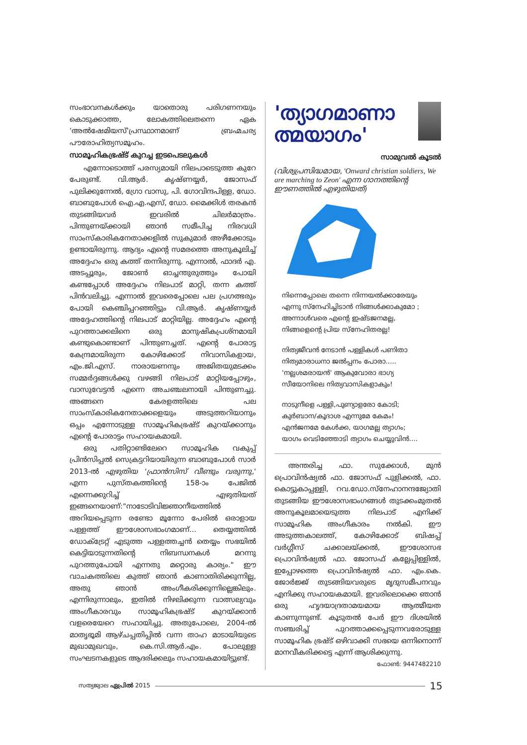സംഭാവനകൾക്കും യാതൊരു പരിഗണനയും കൊടുക്കാത്ത, ലോകത്തിലെതന്നെ ഏക 'അൽഷേമിയസ്'പ്രസ്ഥാനമാണ് ബ്രഹ്മചര്യ പൗരോഹിത്യസമൂഹം.
സാമൂഹികഭ്രഷ്ട് കുറച്ച ഇടപെടലുകൾ
എന്നോടൊത്ത് പരസ്യമായി നിലപാടെടുത്ത കുറേ പേരുണ്ട്. വി.ആർ. കൃഷ്ണയ്യർ, ജോസഫ് പുലിക്കുന്നേൽ, ഗ്രോ വാസു, പി. ഗോവിന്ദപിള്ള, ഡോ. ബാബുപോൾ ഐ.എ.എസ്, ഡോ. മൈക്കിൾ തരകൻ തുടങ്ങിയവർ ഇവരിൽ ചിലർമാത്രം. പിന്തുണയ്ക്കായി ഞാൻ സമീപിച്ച നിരവധി സാംസ്കാരികനേതാക്കളിൽ സുകുമാർ അഴീക്കോടും ഉണ്ടായിരുന്നു. ആദ്യം എന്റെ സമരത്തെ അനുകൂലിച്ച് അദ്ദേഹം ഒരു കത്ത് തന്നിരുന്നു. എന്നാൽ, ഫാദർ എ. അടപ്പൂരും, ജോൺ ഓച്ചന്തുരുത്തും പോയി കണ്ടപ്പോൾ അദ്ദേഹം നിലപാട് മാറ്റി, തന്ന കത്ത് പിൻവലിച്ചു. എന്നാൽ ഇവരെപ്പോലെ പല പ്രഗത്ഭരും പോയി കെഞ്ചിപ്പറഞ്ഞിട്ടും വി.ആർ. കൃഷ്ണയ്യർ അദ്ദേഹത്തിന്റെ നിലപാട് മാറ്റിയില്ല. അദ്ദേഹം എന്റെ പുറത്താക്കലിനെ ഒരു മാനുഷികപ്രശ്നമായി കണ്ടുകൊണ്ടാണ് പിന്തുണച്ചത്. എന്റെ പോരാട്ട കേന്ദ്രമായിരുന്ന കോഴിക്കോട് നിവാസികളായ, എം.ജി.എസ്. നാരായണനും അജിതയുമടക്കം സമ്മർദ്ദങ്ങൾക്കു വഴങ്ങി നിലപാട് മാറ്റിയപ്പോഴും, വാസുവേട്ടൻ എന്നെ അചഞ്ചലനായി പിന്തുണച്ചു. അങ്ങനെ കേരളത്തിലെ പല സാംസ്കാരികനേതാക്കളെയും അടുത്തറിയാനും ഒപ്പം എന്നോടുള്ള സാമൂഹികഭ്രഷ്ട് കുറയ്ക്കാനും എന്റെ പോരാട്ടം സഹായകമായി.
ഒരു പതിറ്റാണ്ടിലേറെ സാമൂഹിക വകുപ്പ് പ്രിൻസിപ്പൽ സെക്രട്ടറിയായിരുന്ന ബാബുപോൾ സാർ 2013-ൽ എഴുതിയ 'ഫ്രാൻസിസ് വീണ്ടും വരുന്നു,' എന്ന പുസ്തകത്തിന്റെ 158-ാം പേജിൽ എന്നെക്കുറിച്ച് എഴുതിയത് ഇങ്ങനെയാണ്:"നാടോടിവിജ്ഞാനീയത്തിൽ അറിയപ്പെടുന്ന രണ്ടോ മൂന്നോ പേരിൽ ഒരാളായ പള്ളത്ത് ഈശോസഭാംഗമാണ്... തെയ്യത്തിൽ ഡോക്ട്രേറ്റ് എടുത്ത പള്ളത്തച്ചൻ തെയ്യം സഭയിൽ കെട്ടിയാടുന്നതിന്റെ നിബന്ധനകൾ മറന്നു പുറത്തുപോയി എന്നതു മറ്റൊരു കാര്യം." ഈ വാചകത്തിലെ കുത്ത് ഞാൻ കാണാതിരിക്കുന്നില്ല, അതു ഞാൻ അംഗീകരിക്കുന്നില്ലെങ്കിലും. എന്നിരുന്നാലും, ഇതിൽ നിഴലിക്കുന്ന വാത്സല്യവും അംഗീകാരവും സാമൂഹികഭ്രഷ്ട് കുറയ്ക്കാൻ വളരെയേറെ സഹായിച്ചു. അതുപോലെ, 2004-ൽ മാതൃഭൂമി ആഴ്ചപ്പതിപ്പിൽ വന്ന താഹ മാടായിയുടെ മുഖാമുഖവും, കെ.സി.ആർ.എം. പോലുള്ള സംഘടനകളുടെ ആദരിക്കലും സഹായകമായിട്ടുണ്ട്.
'ത്യാഗമാണാ ത്മയാഗം'
സാമുവൽ കൂടൽ
(വിശ്വപ്രസിദ്ധമായ, 'Onward christian soldiers, We are marching to Zeon' എന്ന ഗാനത്തിന്റെ ഈണത്തിൽ എഴുതിയത്)
നിന്നെപ്പോലെ തന്നെ നിന്നയൽക്കാരേയും
എന്നു സ്നേഹിച്ചിടാൻ നിങ്ങൾക്കാകുമോ ;
അന്നാൾവരെ എന്റെ ഇഷ്ടജനമല്ല,
നിങ്ങളെന്റെ പ്രിയ സ്നേഹിതരല്ല!
നിത്യജീവൻ നേടാൻ പള്ളികൾ പണിതാ
നിത്യമാരാധനാ ജൽപ്പനം പോരാ.....
'നല്ലശമരായൻ' ആകുവോരാ ഭാഗ്യ
സീയോനിലെ നിത്യവാസികളാകും!
നാടുനീളെ പള്ളി,പുണ്യാളരോ കോടി;
കുർബാന/കൂദാശ എന്നുമേ കേമം!
എൻജനമേ കേൾക്ക, യാഗമല്ല ത്യാഗം;
യാഗം വെടിഞ്ഞോടി ത്യാഗം ചെയ്യുവിൻ....
അന്തരിച്ച ഫാ. സുക്കോൾ, മുൻ പ്രൊവിൻഷ്യൽ ഫാ. ജോസഫ് പുളിക്കൽ, ഫാ. കൊട്ടുകാപ്പള്ളി, റവ.ഡോ.സ്നേഹാനന്ദജ്യോതി തുടങ്ങിയ ഈശോസഭാംഗങ്ങൾ തുടക്കംമുതൽ അനുകൂലമായെടുത്ത നിലപാട് എനിക്ക് സാമൂഹിക അംഗീകാരം നൽകി. ഈ അടുത്തകാലത്ത്, കോഴിക്കോട് ബിഷപ്പ് വർഗ്ഗീസ് ചക്കാലയ്ക്കൽ, ഈശോസഭ പ്രൊവിൻഷ്യൽ ഫാ. ജോസഫ് കല്ലേപ്പിള്ളിൽ, ഇപ്പോഴത്തെ പ്രൊവിൻഷ്യൽ ഫാ. എം.കെ. ജോർജ്ജ് തുടങ്ങിയവരുടെ മൃദുസമീപനവും എനിക്കു സഹായകമായി. ഇവരിലൊക്കെ ഞാൻ ഒരു ഹൃദയാദ്രതാമയമായ ആത്മീയത കാണുന്നുണ്ട്. കൂടുതൽ പേർ ഈ ദിശയിൽ സഞ്ചരിച്ച് പുറത്താക്കപ്പെടുന്നവരോടുള്ള സാമൂഹിക ഭ്രഷ്ട് ഒഴിവാക്കി സഭയെ ഒന്നിനൊന്ന് മാനവീകരിക്കട്ടെ എന്ന് ആശിക്കുന്നു.
ഫോൺ: 9447482210
സത്യജ്വാല ഏപ്രിൽ 2015 15